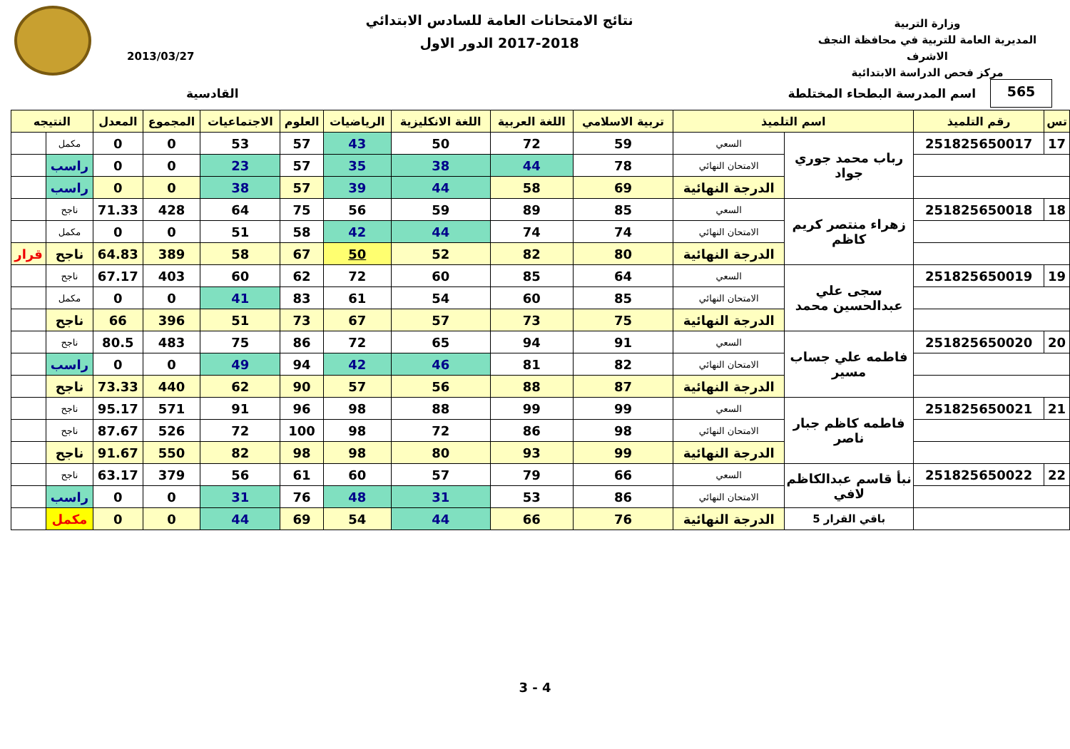وزارة التربية
المديرية العامة للتربية في محافظة النجف الاشرف
مركز فحص الدراسة الابتدائية
نتائج الامتحانات العامة للسادس الابتدائي
2017-2018 الدور الاول
2013/03/27
565
اسم المدرسة البطحاء المختلطة القادسية
| تس | رقم التلميذ | اسم التلميذ | | تربية الاسلامي | اللغة العربية | اللغة الانكليزية | الرياضيات | العلوم | الاجتماعيات | المجموع | المعدل | النتيجه | |
| --- | --- | --- | --- | --- | --- | --- | --- | --- | --- | --- | --- | --- | --- |
| 17 | 251825650017 | رباب محمد جوري جواد | السعي | 59 | 72 | 50 | 43 | 57 | 53 | 0 | 0 | مكمل | |
| | | | الامتحان النهائي | 78 | 44 | 38 | 35 | 57 | 23 | 0 | 0 | راسب | |
| | | | الدرجة النهائية | 69 | 58 | 44 | 39 | 57 | 38 | 0 | 0 | راسب | |
| 18 | 251825650018 | زهراء منتصر كريم كاظم | السعي | 85 | 89 | 59 | 56 | 75 | 64 | 428 | 71.33 | ناجح | |
| | | | الامتحان النهائي | 74 | 74 | 44 | 42 | 58 | 51 | 0 | 0 | مكمل | |
| | | | الدرجة النهائية | 80 | 82 | 52 | 50 | 67 | 58 | 389 | 64.83 | ناجح | قرار |
| 19 | 251825650019 | سجى علي عبدالحسين محمد | السعي | 64 | 85 | 60 | 72 | 62 | 60 | 403 | 67.17 | ناجح | |
| | | | الامتحان النهائي | 85 | 60 | 54 | 61 | 83 | 41 | 0 | 0 | مكمل | |
| | | | الدرجة النهائية | 75 | 73 | 57 | 67 | 73 | 51 | 396 | 66 | ناجح | |
| 20 | 251825650020 | فاطمه علي جساب مسير | السعي | 91 | 94 | 65 | 72 | 86 | 75 | 483 | 80.5 | ناجح | |
| | | | الامتحان النهائي | 82 | 81 | 46 | 42 | 94 | 49 | 0 | 0 | راسب | |
| | | | الدرجة النهائية | 87 | 88 | 56 | 57 | 90 | 62 | 440 | 73.33 | ناجح | |
| 21 | 251825650021 | فاطمه كاظم جبار ناصر | السعي | 99 | 99 | 88 | 98 | 96 | 91 | 571 | 95.17 | ناجح | |
| | | | الامتحان النهائي | 98 | 86 | 72 | 98 | 100 | 72 | 526 | 87.67 | ناجح | |
| | | | الدرجة النهائية | 99 | 93 | 80 | 98 | 98 | 82 | 550 | 91.67 | ناجح | |
| 22 | 251825650022 | نبأ قاسم عبدالكاظم لافي | السعي | 66 | 79 | 57 | 60 | 61 | 56 | 379 | 63.17 | ناجح | |
| | | | الامتحان النهائي | 86 | 53 | 31 | 48 | 76 | 31 | 0 | 0 | راسب | |
| | | باقي القرار 5 | الدرجة النهائية | 76 | 66 | 44 | 54 | 69 | 44 | 0 | 0 | مكمل | |
3 - 4